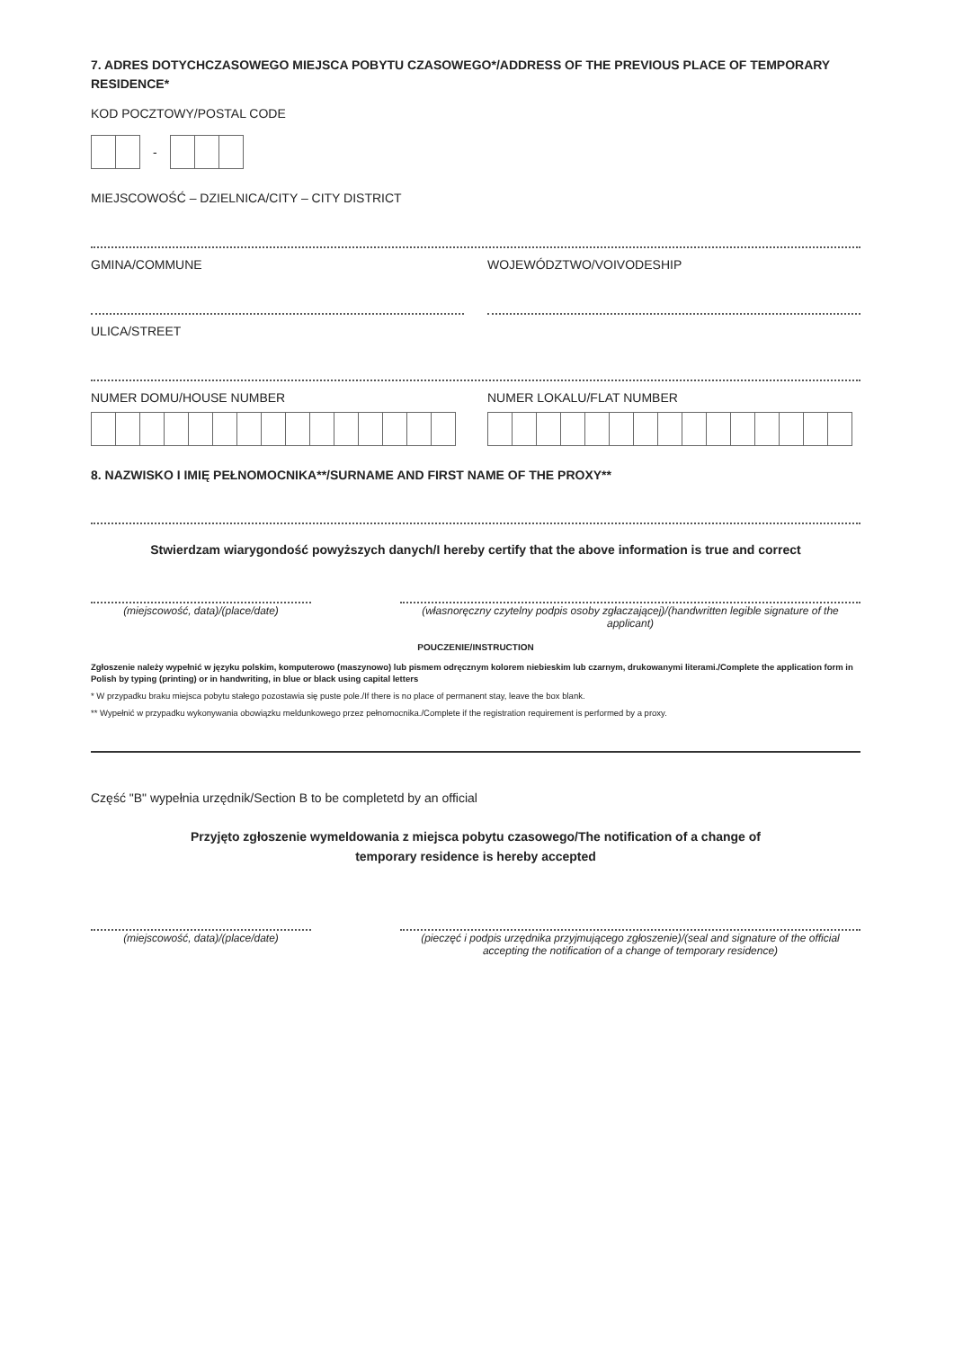7. ADRES DOTYCHCZASOWEGO MIEJSCA POBYTU CZASOWEGO*/ADDRESS OF THE PREVIOUS PLACE OF TEMPORARY RESIDENCE*
KOD POCZTOWY/POSTAL CODE
-
MIEJSCOWOŚĆ – DZIELNICA/CITY – CITY DISTRICT
GMINA/COMMUNE WOJEWÓDZTWO/VOIVODESHIP
ULICA/STREET
NUMER DOMU/HOUSE NUMBER NUMER LOKALU/FLAT NUMBER
8. NAZWISKO I IMIĘ PEŁNOMOCNIKA**/SURNAME AND FIRST NAME OF THE PROXY**
Stwierdzam wiarygondość powyższych danych/I hereby certify that the above information is true and correct
(miejscowość, data)/(place/date) (własnoręczny czytelny podpis osoby zgłaczającej)/(handwritten legible signature of the applicant)
POUCZENIE/INSTRUCTION
Zgłoszenie należy wypełnić w języku polskim, komputerowo (maszynowo) lub pismem odręcznym kolorem niebieskim lub czarnym, drukowanymi literami./Complete the application form in Polish by typing (printing) or in handwriting, in blue or black using capital letters
* W przypadku braku miejsca pobytu stałego pozostawia się puste pole./If there is no place of permanent stay, leave the box blank.
** Wypełnić w przypadku wykonywania obowiązku meldunkowego przez pełnomocnika./Complete if the registration requirement is performed by a proxy.
Część "B" wypełnia urzędnik/Section B to be completetd by an official
Przyjęto zgłoszenie wymeldowania z miejsca pobytu czasowego/The notification of a change of temporary residence is hereby accepted
(miejscowość, data)/(place/date) (pieczęć i podpis urzędnika przyjmującego zgłoszenie)/(seal and signature of the official accepting the notification of a change of temporary residence)